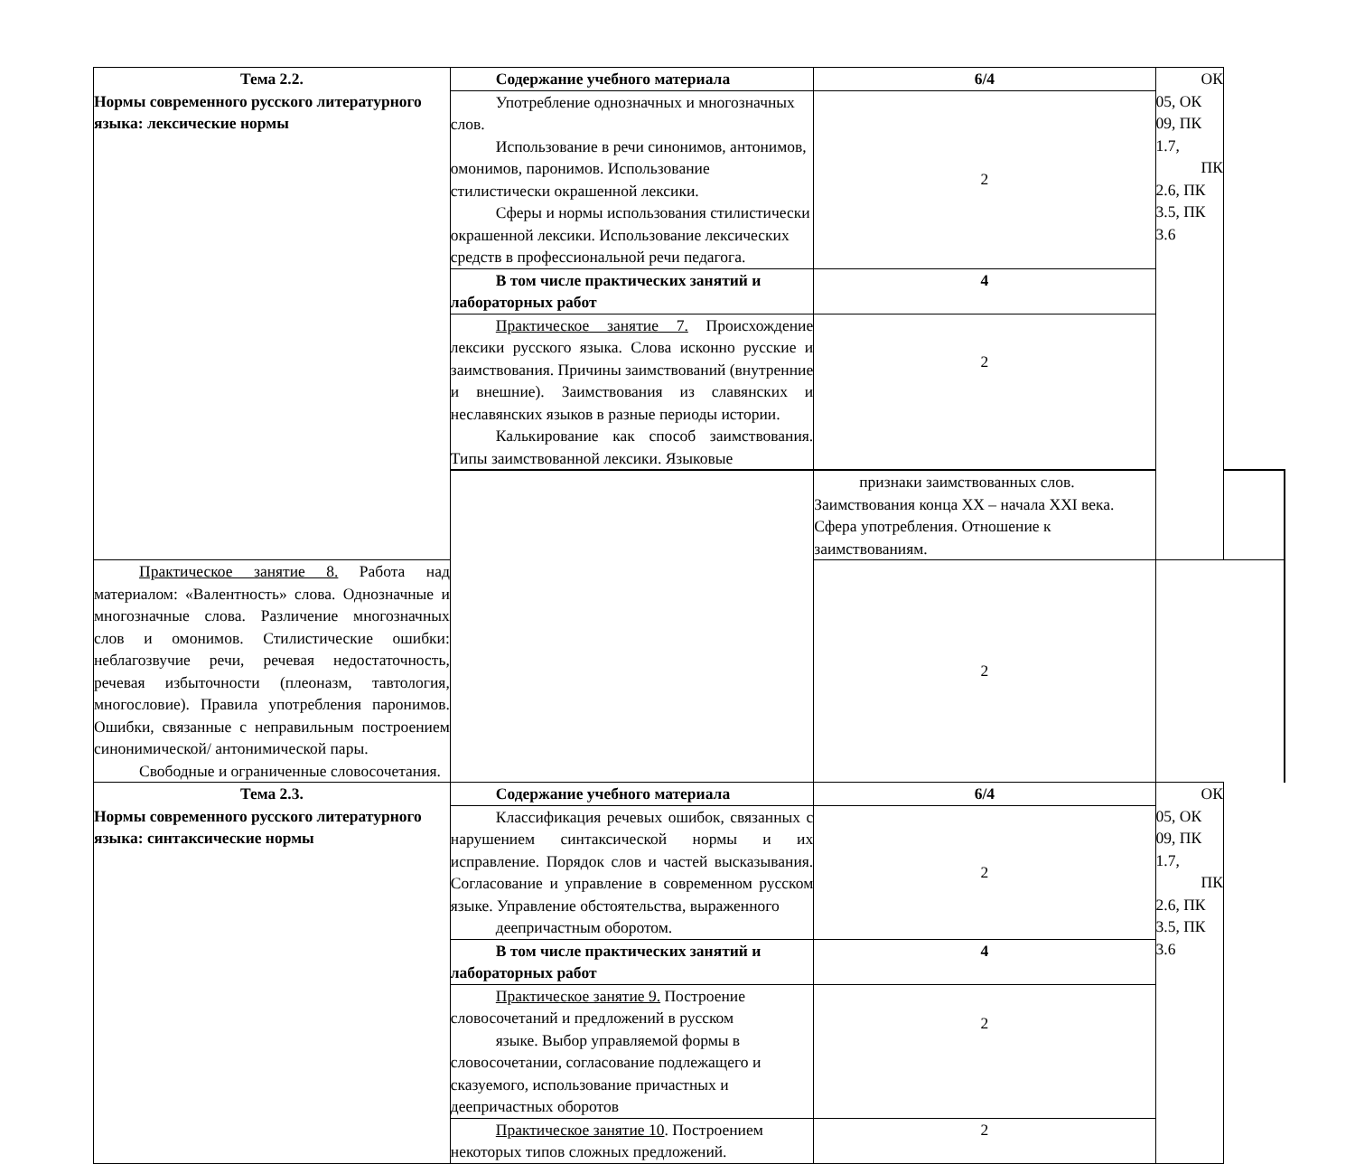| Тема 2.2. Нормы современного русского литературного языка: лексические нормы | Содержание учебного материала | 6/4 | ОК 05, ОК 09, ПК 1.7, ПК 2.6, ПК 3.5, ПК 3.6 | | |
| | Употребление однозначных и многозначных слов. Использование в речи синонимов, антонимов, омонимов, паронимов. Использование стилистически окрашенной лексики. Сферы и нормы использования стилистически окрашенной лексики. Использование лексических средств в профессиональной речи педагога. | 2 | | | |
| | В том числе практических занятий и лабораторных работ | 4 | | | |
| | Практическое занятие 7. Происхождение лексики русского языка. Слова исконно русские и заимствования. Причины заимствований (внутренние и внешние). Заимствования из славянских и неславянских языков в разные периоды истории. Калькирование как способ заимствования. Типы заимствованной лексики. Языковые | 2 | | | |
| | | признаки заимствованных слов. Заимствования конца XX – начала XXI века. Сфера употребления. Отношение к заимствованиям. | | | |
| Практическое занятие 8. Работа над материалом: «Валентность» слова. Однозначные и многозначные слова. Различение многозначных слов и омонимов. Стилистические ошибки: неблагозвучие речи, речевая недостаточность, речевая избыточности (плеоназм, тавтология, многословие). Правила употребления паронимов. Ошибки, связанные с неправильным построением синонимической/ антонимической пары. Свободные и ограниченные словосочетания. | | 2 | | | |
| Тема 2.3. Нормы современного русского литературного языка: синтаксические нормы | Содержание учебного материала | 6/4 | ОК 05, ОК 09, ПК 1.7, ПК 2.6, ПК 3.5, ПК 3.6 | | |
| | Классификация речевых ошибок, связанных с нарушением синтаксической нормы и их исправление. Порядок слов и частей высказывания. Согласование и управление в современном русском языке. Управление обстоятельства, выраженного деепричастным оборотом. | 2 | | | |
| | В том числе практических занятий и лабораторных работ | 4 | | | |
| | Практическое занятие 9. Построение словосочетаний и предложений в русском языке. Выбор управляемой формы в словосочетании, согласование подлежащего и сказуемого, использование причастных и деепричастных оборотов | 2 | | | |
| | Практическое занятие 10 . Построением некоторых типов сложных предложений. | 2 | | | |